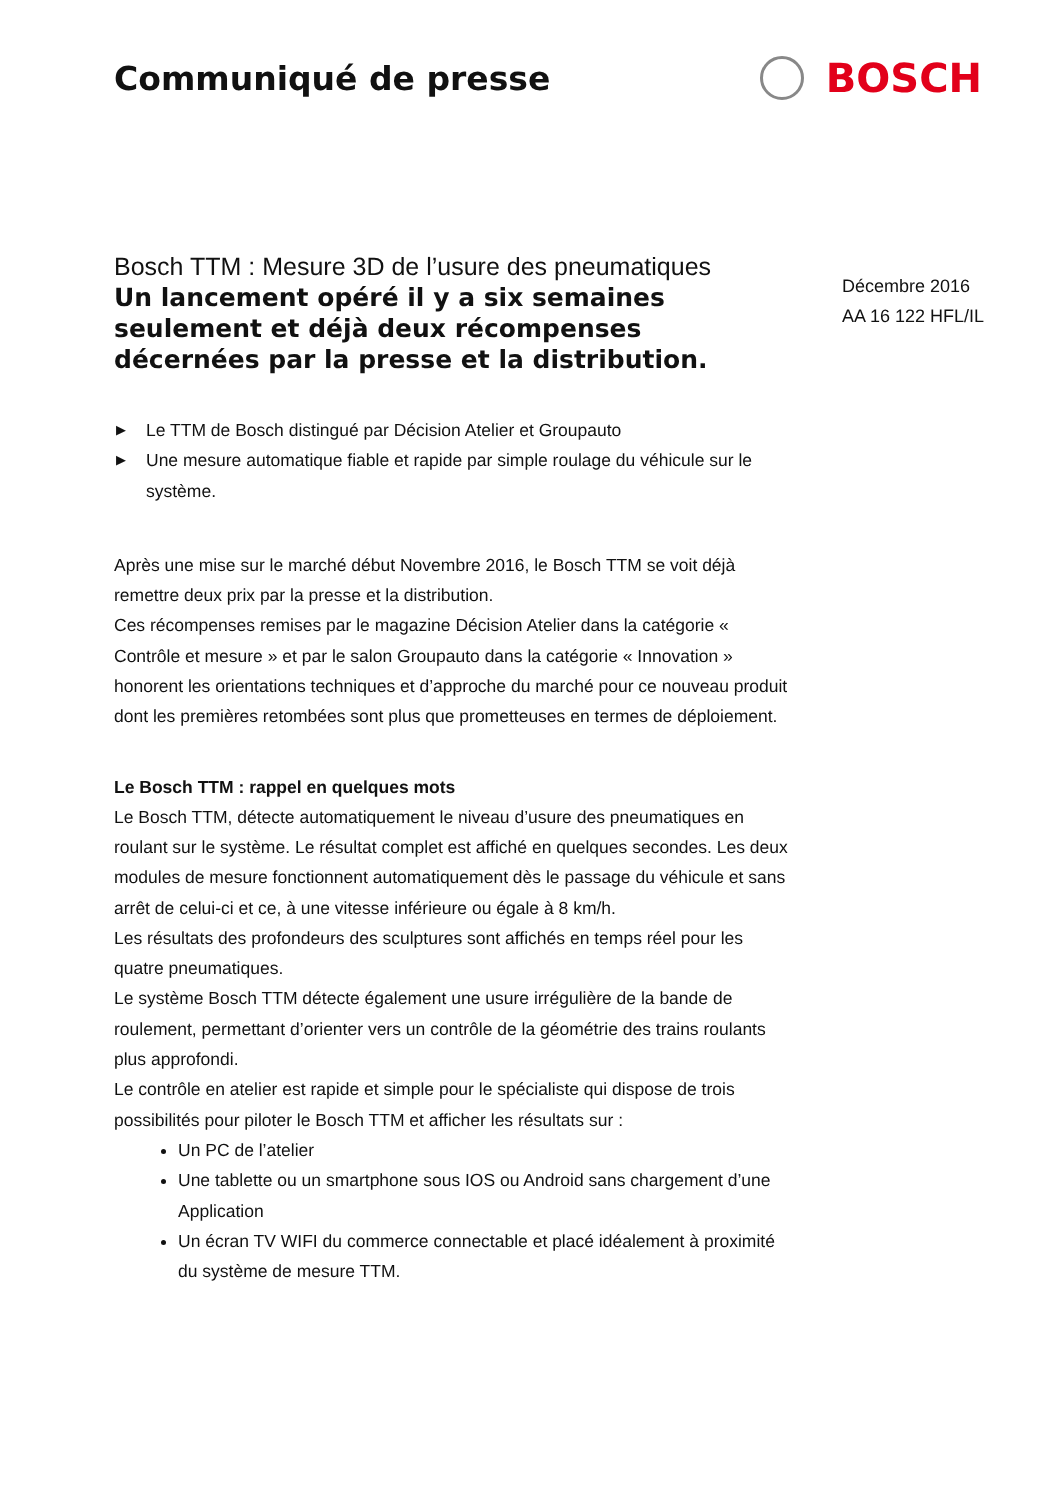Communiqué de presse
BOSCH
Bosch TTM : Mesure 3D de l’usure des pneumatiques
Un lancement opéré il y a six semaines seulement et déjà deux récompenses décernées par la presse et la distribution.
▶ Le TTM de Bosch distingué par Décision Atelier et Groupauto
▶ Une mesure automatique fiable et rapide par simple roulage du véhicule sur le système.
Après une mise sur le marché début Novembre 2016, le Bosch TTM se voit déjà remettre deux prix par la presse et la distribution.
Ces récompenses remises par le magazine Décision Atelier dans la catégorie « Contrôle et mesure » et par le salon Groupauto dans la catégorie « Innovation » honorent les orientations techniques et d’approche du marché pour ce nouveau produit dont les premières retombées sont plus que prometteuses en termes de déploiement.
Le Bosch TTM : rappel en quelques mots
Le Bosch TTM, détecte automatiquement le niveau d’usure des pneumatiques en roulant sur le système. Le résultat complet est affiché en quelques secondes. Les deux modules de mesure fonctionnent automatiquement dès le passage du véhicule et sans arrêt de celui-ci et ce, à une vitesse inférieure ou égale à 8 km/h.
Les résultats des profondeurs des sculptures sont affichés en temps réel pour les quatre pneumatiques.
Le système Bosch TTM détecte également une usure irrégulière de la bande de roulement, permettant d’orienter vers un contrôle de la géométrie des trains roulants plus approfondi.
Le contrôle en atelier est rapide et simple pour le spécialiste qui dispose de trois possibilités pour piloter le Bosch TTM et afficher les résultats sur :
Un PC de l’atelier
Une tablette ou un smartphone sous IOS ou Android sans chargement d’une Application
Un écran TV WIFI du commerce connectable et placé idéalement à proximité du système de mesure TTM.
Décembre 2016
AA 16 122 HFL/IL